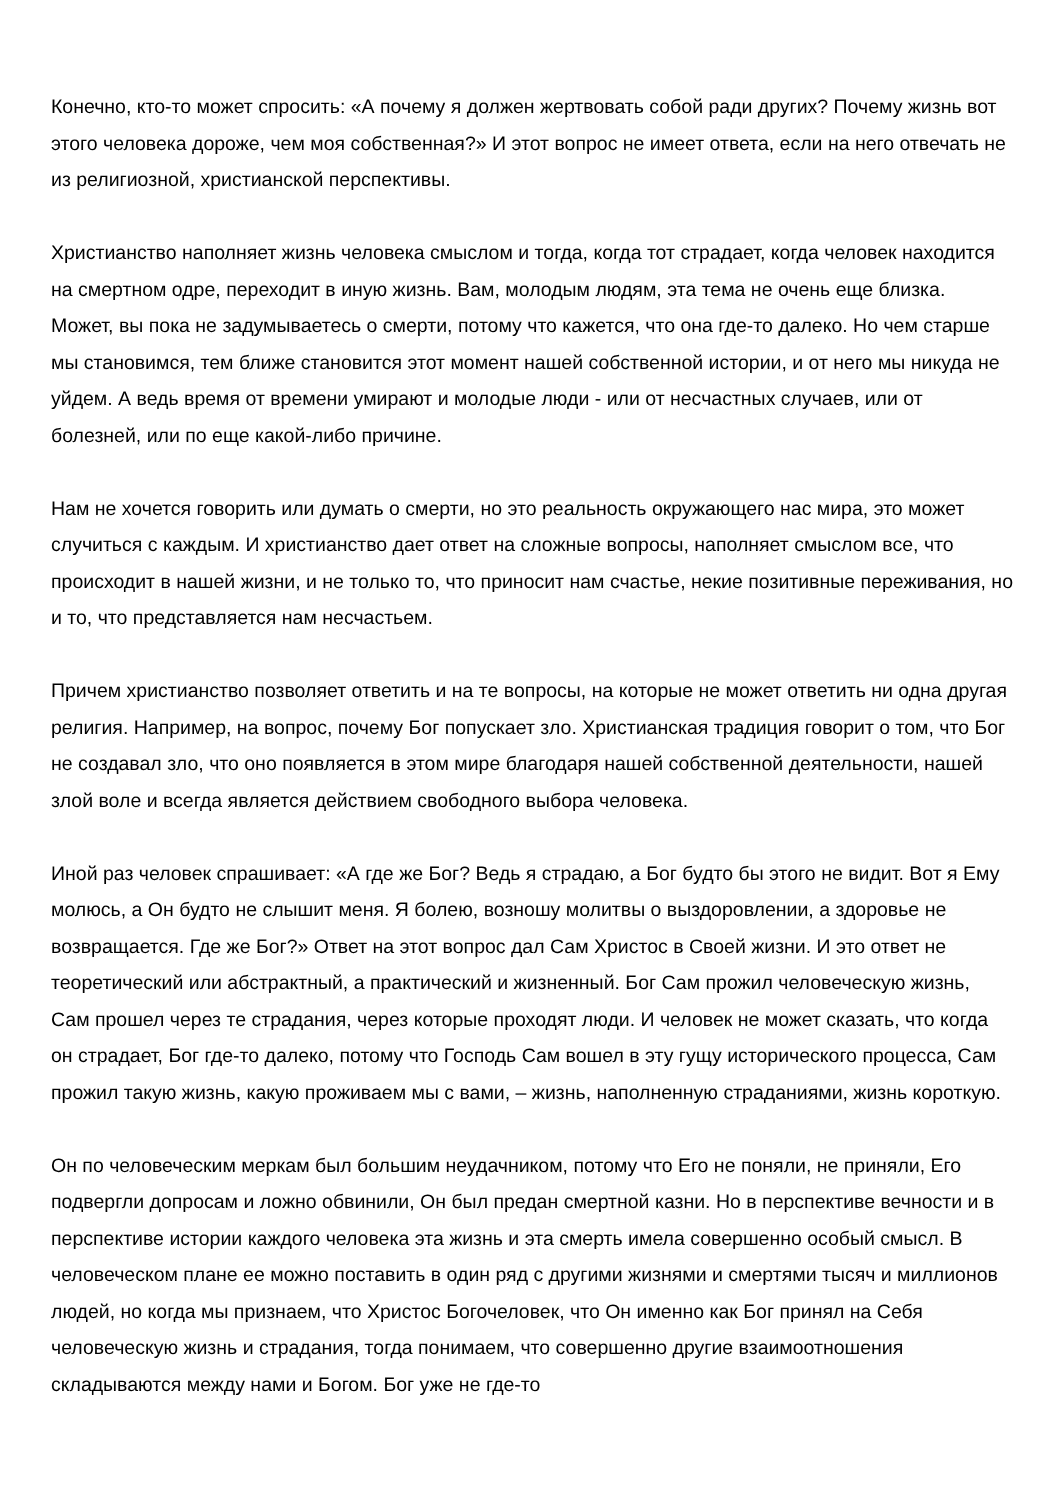Конечно, кто-то может спросить: «А почему я должен жертвовать собой ради других? Почему жизнь вот этого человека дороже, чем моя собственная?» И этот вопрос не имеет ответа, если на него отвечать не из религиозной, христианской перспективы.
Христианство наполняет жизнь человека смыслом и тогда, когда тот страдает, когда человек находится на смертном одре, переходит в иную жизнь. Вам, молодым людям, эта тема не очень еще близка. Может, вы пока не задумываетесь о смерти, потому что кажется, что она где-то далеко. Но чем старше мы становимся, тем ближе становится этот момент нашей собственной истории, и от него мы никуда не уйдем. А ведь время от времени умирают и молодые люди - или от несчастных случаев, или от болезней, или по еще какой-либо причине.
Нам не хочется говорить или думать о смерти, но это реальность окружающего нас мира, это может случиться с каждым. И христианство дает ответ на сложные вопросы, наполняет смыслом все, что происходит в нашей жизни, и не только то, что приносит нам счастье, некие позитивные переживания, но и то, что представляется нам несчастьем.
Причем христианство позволяет ответить и на те вопросы, на которые не может ответить ни одна другая религия. Например, на вопрос, почему Бог попускает зло. Христианская традиция говорит о том, что Бог не создавал зло, что оно появляется в этом мире благодаря нашей собственной деятельности, нашей злой воле и всегда является действием свободного выбора человека.
Иной раз человек спрашивает: «А где же Бог? Ведь я страдаю, а Бог будто бы этого не видит. Вот я Ему молюсь, а Он будто не слышит меня. Я болею, возношу молитвы о выздоровлении, а здоровье не возвращается. Где же Бог?» Ответ на этот вопрос дал Сам Христос в Своей жизни. И это ответ не теоретический или абстрактный, а практический и жизненный. Бог Сам прожил человеческую жизнь, Сам прошел через те страдания, через которые проходят люди. И человек не может сказать, что когда он страдает, Бог где-то далеко, потому что Господь Сам вошел в эту гущу исторического процесса, Сам прожил такую жизнь, какую проживаем мы с вами, – жизнь, наполненную страданиями, жизнь короткую.
Он по человеческим меркам был большим неудачником, потому что Его не поняли, не приняли, Его подвергли допросам и ложно обвинили, Он был предан смертной казни. Но в перспективе вечности и в перспективе истории каждого человека эта жизнь и эта смерть имела совершенно особый смысл. В человеческом плане ее можно поставить в один ряд с другими жизнями и смертями тысяч и миллионов людей, но когда мы признаем, что Христос Богочеловек, что Он именно как Бог принял на Себя человеческую жизнь и страдания, тогда понимаем, что совершенно другие взаимоотношения складываются между нами и Богом. Бог уже не где-то